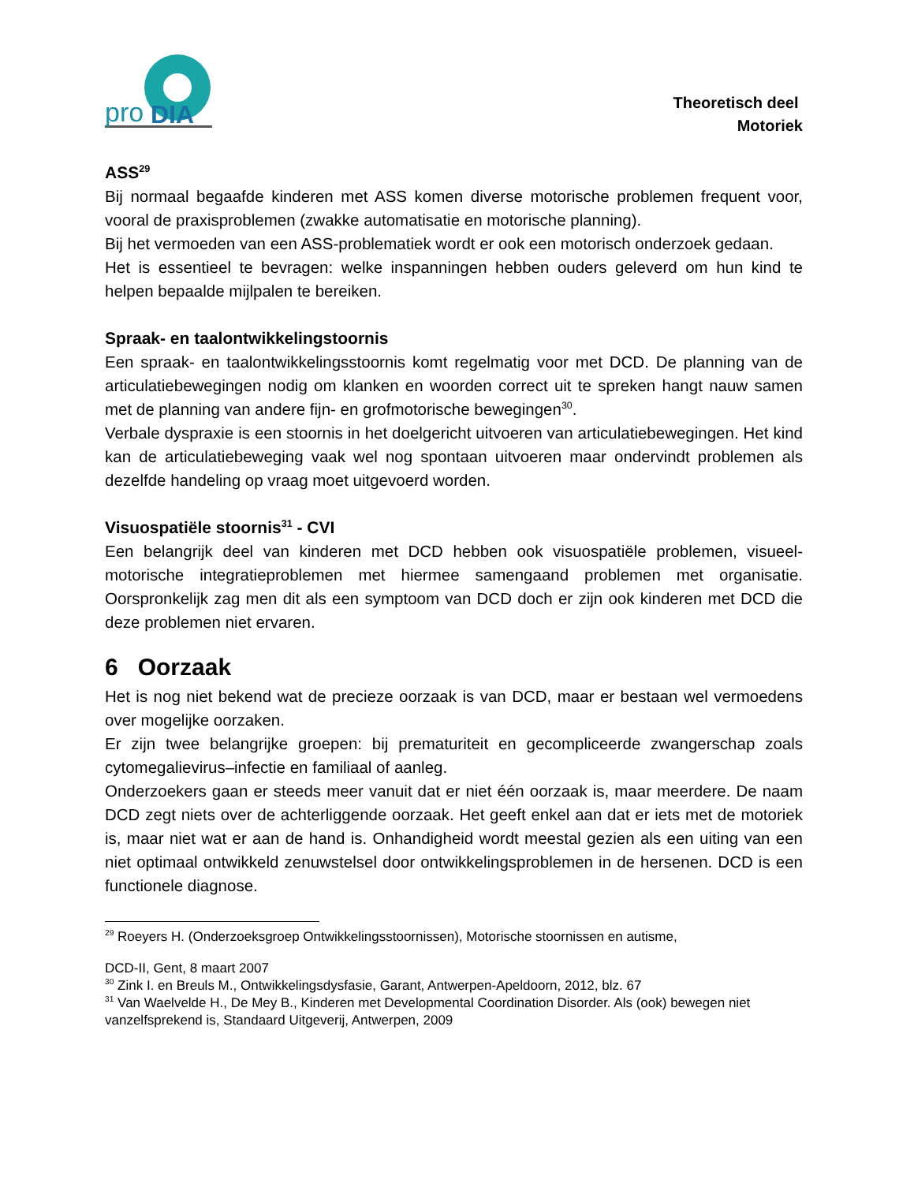pro
DIA
Theoretisch deel
Motoriek
ASS<sup>29</sup>
Bij normaal begaafde kinderen met ASS komen diverse motorische problemen frequent voor, vooral de praxisproblemen (zwakke automatisatie en motorische planning).
Bij het vermoeden van een ASS-problematiek wordt er ook een motorisch onderzoek gedaan.
Het is essentieel te bevragen: welke inspanningen hebben ouders geleverd om hun kind te helpen bepaalde mijlpalen te bereiken.
Spraak- en taalontwikkelingstoornis
Een spraak- en taalontwikkelingsstoornis komt regelmatig voor met DCD. De planning van de articulatiebewegingen nodig om klanken en woorden correct uit te spreken hangt nauw samen met de planning van andere fijn- en grofmotorische bewegingen<sup>30</sup>.
Verbale dyspraxie is een stoornis in het doelgericht uitvoeren van articulatiebewegingen. Het kind kan de articulatiebeweging vaak wel nog spontaan uitvoeren maar ondervindt problemen als dezelfde handeling op vraag moet uitgevoerd worden.
Visuospatiële stoornis<sup>31</sup> - CVI
Een belangrijk deel van kinderen met DCD hebben ook visuospatiële problemen, visueel-motorische integratieproblemen met hiermee samengaand problemen met organisatie. Oorspronkelijk zag men dit als een symptoom van DCD doch er zijn ook kinderen met DCD die deze problemen niet ervaren.
6 Oorzaak
Het is nog niet bekend wat de precieze oorzaak is van DCD, maar er bestaan wel vermoedens over mogelijke oorzaken.
Er zijn twee belangrijke groepen: bij prematuriteit en gecompliceerde zwangerschap zoals cytomegalievirus–infectie en familiaal of aanleg.
Onderzoekers gaan er steeds meer vanuit dat er niet één oorzaak is, maar meerdere. De naam DCD zegt niets over de achterliggende oorzaak. Het geeft enkel aan dat er iets met de motoriek is, maar niet wat er aan de hand is. Onhandigheid wordt meestal gezien als een uiting van een niet optimaal ontwikkeld zenuwstelsel door ontwikkelingsproblemen in de hersenen. DCD is een functionele diagnose.
<sup>29</sup> Roeyers H. (Onderzoeksgroep Ontwikkelingsstoornissen), Motorische stoornissen en autisme,
DCD-II, Gent, 8 maart 2007
<sup>30</sup> Zink I. en Breuls M., Ontwikkelingsdysfasie, Garant, Antwerpen-Apeldoorn, 2012, blz. 67
<sup>31</sup> Van Waelvelde H., De Mey B., Kinderen met Developmental Coordination Disorder. Als (ook) bewegen niet vanzelfsprekend is, Standaard Uitgeverij, Antwerpen, 2009